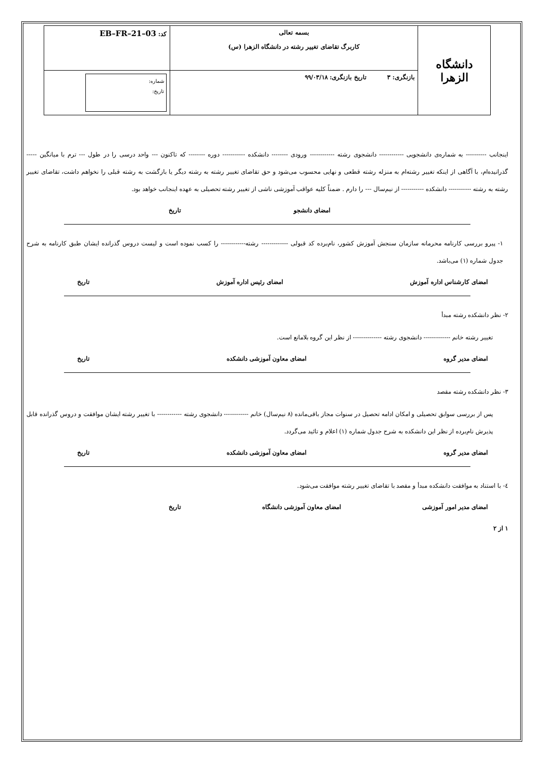| دانشگاه الزهرا | بسمه تعالی کاربرگ تقاضای تغییر رشته در دانشگاه الزهرا (س) | کد: EB–FR–21–03 |
| | بازنگری: ۳ تاریخ بازنگری: ۹۹/۰۳/۱۸ | شماره: تاریخ: |
اینجانب ---------- به شماره‌ی دانشجویی ------------ دانشجوی رشته ------------ ورودی -------- دانشکده ----------- دوره -------- که تاکنون --- واحد درسی را در طول --- ترم با میانگین ----- گذرانیده‌ام، با آگاهی از اینکه تغییر رشته‌ام به منزله رشته قطعی و نهایی محسوب می‌شود و حق تقاضای تغییر رشته به رشته دیگر یا بازگشت به رشته قبلی را نخواهم داشت، تقاضای تغییر رشته به رشته ----------- دانشکده ----------- از نیم‌سال --- را دارم . ضمناً کلیه عواقب آموزشی ناشی از تغییر رشته تحصیلی به عهده اینجانب خواهد بود.
امضای دانشجو تاریخ
۱- پیرو بررسی کارنامه محرمانه سازمان سنجش آموزش کشور، نام‌برده کد قبولی ------------- رشته------------ را کسب نموده است و لیست دروس گذرانده ایشان طبق کارنامه به شرح جدول شماره (۱) می‌باشد.
امضای کارشناس اداره آموزش امضای رئیس اداره آموزش تاریخ
۲- نظر دانشکده رشته مبدأ
تغییر رشته خانم ------------- دانشجوی رشته -------------- از نظر این گروه بلامانع است.
امضای مدیر گروه امضای معاون آموزشی دانشکده تاریخ
۳- نظر دانشکده رشته مقصد
پس از بررسی سوابق تحصیلی و امکان ادامه تحصیل در سنوات مجاز باقی‌مانده (۸ نیم‌سال) خانم ------------ دانشجوی رشته ------------ با تغییر رشته ایشان موافقت و دروس گذرانده قابل پذیرش نام‌برده از نظر این دانشکده به شرح جدول شماره (۱) اعلام و تائید می‌گردد.
امضای مدیر گروه امضای معاون آموزشی دانشکده تاریخ
٤- با استناد به موافقت دانشکده مبدأ و مقصد با تقاضای تغییر رشته موافقت می‌شود.
امضای مدیر امور آموزشی امضای معاون آموزشی دانشگاه تاریخ
۱ از ۲